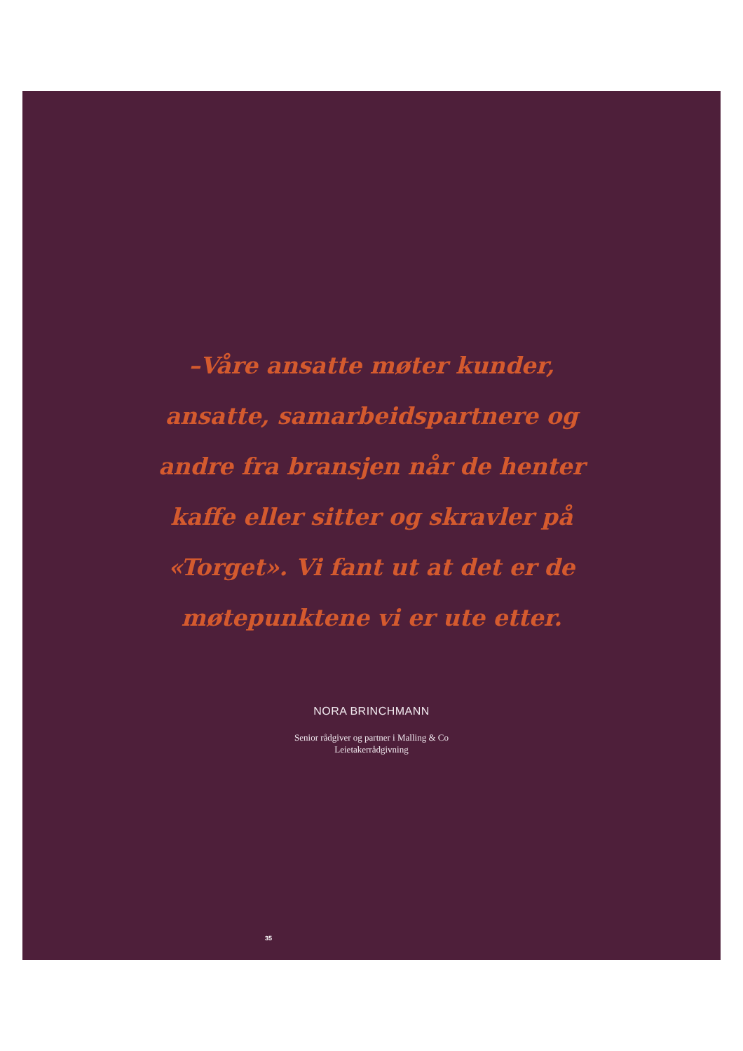–Våre ansatte møter kunder, ansatte, samarbeidspartnere og andre fra bransjen når de henter kaffe eller sitter og skravler på «Torget». Vi fant ut at det er de møtepunktene vi er ute etter.
NORA BRINCHMANN
Senior rådgiver og partner i Malling & Co
Leietakerrådgivning
35